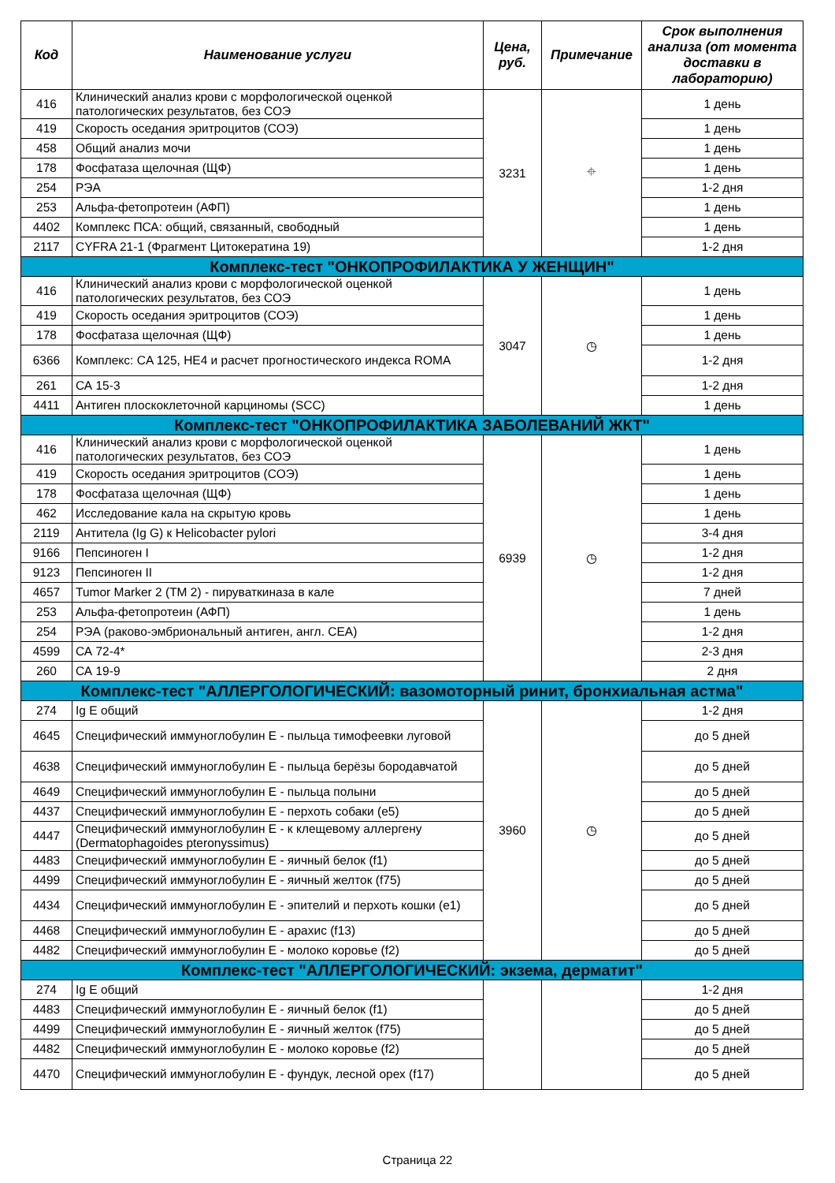| Код | Наименование услуги | Цена, руб. | Примечание | Срок выполнения анализа (от момента доставки в лабораторию) |
| --- | --- | --- | --- | --- |
| 416 | Клинический анализ крови с морфологической оценкой патологических результатов, без СОЭ | 3231 | ⌖ | 1 день |
| 419 | Скорость оседания эритроцитов (СОЭ) | | | 1 день |
| 458 | Общий анализ мочи | | | 1 день |
| 178 | Фосфатаза щелочная (ЩФ) | | | 1 день |
| 254 | РЭА | | | 1-2 дня |
| 253 | Альфа-фетопротеин (АФП) | | | 1 день |
| 4402 | Комплекс ПСА: общий, связанный, свободный | | | 1 день |
| 2117 | CYFRA 21-1 (Фрагмент Цитокератина 19) | | | 1-2 дня |
| Комплекс-тест "ОНКОПРОФИЛАКТИКА У ЖЕНЩИН" | | | | |
| 416 | Клинический анализ крови с морфологической оценкой патологических результатов, без СОЭ | 3047 | ◷ | 1 день |
| 419 | Скорость оседания эритроцитов (СОЭ) | | | 1 день |
| 178 | Фосфатаза щелочная (ЩФ) | | | 1 день |
| 6366 | Комплекс: CA 125, HE4 и расчет прогностического индекса ROMA | | | 1-2 дня |
| 261 | СА 15-3 | | | 1-2 дня |
| 4411 | Антиген плоскоклеточной карциномы (SCC) | | | 1 день |
| Комплекс-тест "ОНКОПРОФИЛАКТИКА ЗАБОЛЕВАНИЙ ЖКТ" | | | | |
| 416 | Клинический анализ крови с морфологической оценкой патологических результатов, без СОЭ | 6939 | ◷ | 1 день |
| 419 | Скорость оседания эритроцитов (СОЭ) | | | 1 день |
| 178 | Фосфатаза щелочная (ЩФ) | | | 1 день |
| 462 | Исследование кала на скрытую кровь | | | 1 день |
| 2119 | Антитела (Ig G) к Helicobacter pylori | | | 3-4 дня |
| 9166 | Пепсиноген I | | | 1-2 дня |
| 9123 | Пепсиноген II | | | 1-2 дня |
| 4657 | Tumor Marker 2 (TM 2) - пируваткиназа в кале | | | 7 дней |
| 253 | Альфа-фетопротеин (АФП) | | | 1 день |
| 254 | РЭА (раково-эмбриональный антиген, англ. CEA) | | | 1-2 дня |
| 4599 | СА 72-4* | | | 2-3 дня |
| 260 | СА 19-9 | | | 2 дня |
| Комплекс-тест "АЛЛЕРГОЛОГИЧЕСКИЙ: вазомоторный ринит, бронхиальная астма" | | | | |
| 274 | Ig E общий | 3960 | ◷ | 1-2 дня |
| 4645 | Специфический иммуноглобулин Е - пыльца тимофеевки луговой | | | до 5 дней |
| 4638 | Специфический иммуноглобулин Е - пыльца берёзы бородавчатой | | | до 5 дней |
| 4649 | Специфический иммуноглобулин Е - пыльца полыни | | | до 5 дней |
| 4437 | Специфический иммуноглобулин Е - перхоть собаки (e5) | | | до 5 дней |
| 4447 | Специфический иммуноглобулин Е - к клещевому аллергену (Dermatophagoides pteronyssimus) | | | до 5 дней |
| 4483 | Специфический иммуноглобулин Е - яичный белок (f1) | | | до 5 дней |
| 4499 | Специфический иммуноглобулин Е - яичный желток (f75) | | | до 5 дней |
| 4434 | Специфический иммуноглобулин Е - эпителий и перхоть кошки (e1) | | | до 5 дней |
| 4468 | Специфический иммуноглобулин Е - арахис (f13) | | | до 5 дней |
| 4482 | Специфический иммуноглобулин Е - молоко коровье (f2) | | | до 5 дней |
| Комплекс-тест "АЛЛЕРГОЛОГИЧЕСКИЙ: экзема, дерматит" | | | | |
| 274 | Ig E общий | | | 1-2 дня |
| 4483 | Специфический иммуноглобулин Е - яичный белок (f1) | | | до 5 дней |
| 4499 | Специфический иммуноглобулин Е - яичный желток (f75) | | | до 5 дней |
| 4482 | Специфический иммуноглобулин Е - молоко коровье (f2) | | | до 5 дней |
| 4470 | Специфический иммуноглобулин Е - фундук, лесной орех (f17) | | | до 5 дней |
Страница 22